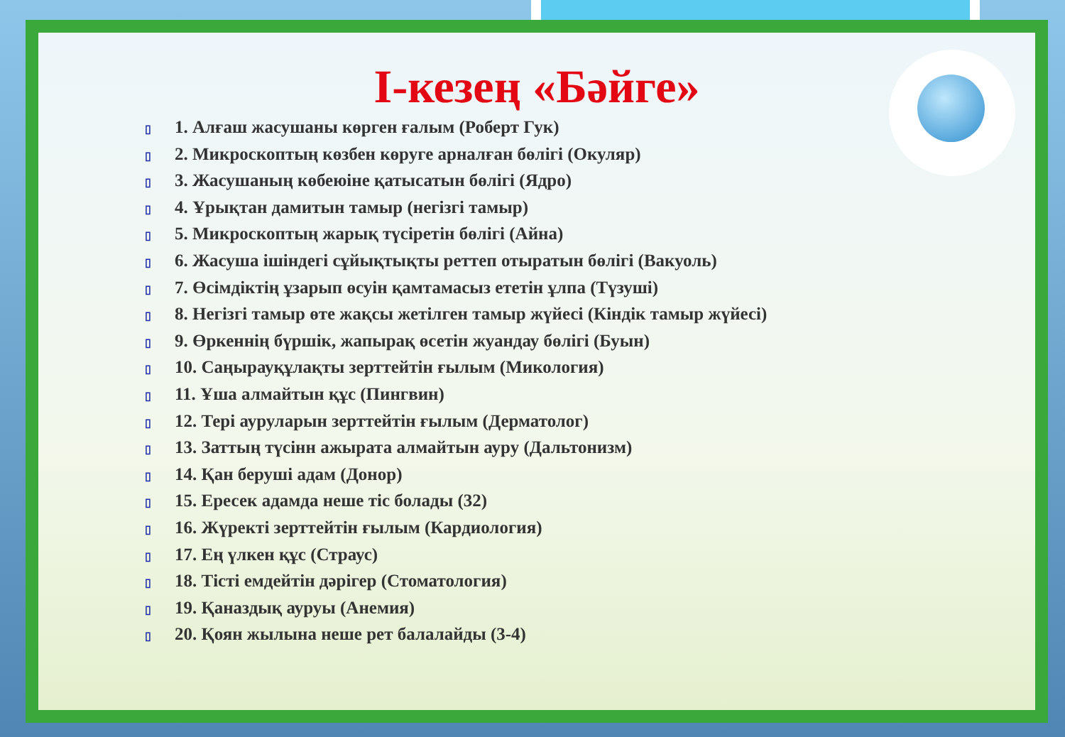І-кезең «Бәйге»
▯ 1. Алғаш жасушаны көрген ғалым (Роберт Гук)
▯ 2. Микроскоптың көзбен көруге арналған бөлігі (Окуляр)
▯ 3. Жасушаның көбеюіне қатысатын бөлігі (Ядро)
▯ 4. Ұрықтан дамитын тамыр (негізгі тамыр)
▯ 5. Микроскоптың жарық түсіретін бөлігі (Айна)
▯ 6. Жасуша ішіндегі сұйықтықты реттеп отыратын бөлігі (Вакуоль)
▯ 7. Өсімдіктің ұзарып өсуін қамтамасыз ететін ұлпа (Түзуші)
▯ 8. Негізгі тамыр өте жақсы жетілген тамыр жүйесі (Кіндік тамыр жүйесі)
▯ 9. Өркеннің бүршік, жапырақ өсетін жуандау бөлігі (Буын)
▯ 10. Саңырауқұлақты зерттейтін ғылым (Микология)
▯ 11. Ұша алмайтын құс (Пингвин)
▯ 12. Тері ауруларын зерттейтін ғылым (Дерматолог)
▯ 13. Заттың түсінн ажырата алмайтын ауру (Дальтонизм)
▯ 14. Қан беруші адам (Донор)
▯ 15. Ересек адамда неше тіс болады (32)
▯ 16. Жүректі зерттейтін ғылым (Кардиология)
▯ 17. Ең үлкен құс (Страус)
▯ 18. Тісті емдейтін дәрігер (Стоматология)
▯ 19. Қаназдық ауруы (Анемия)
▯ 20. Қоян жылына неше рет балалайды (3-4)